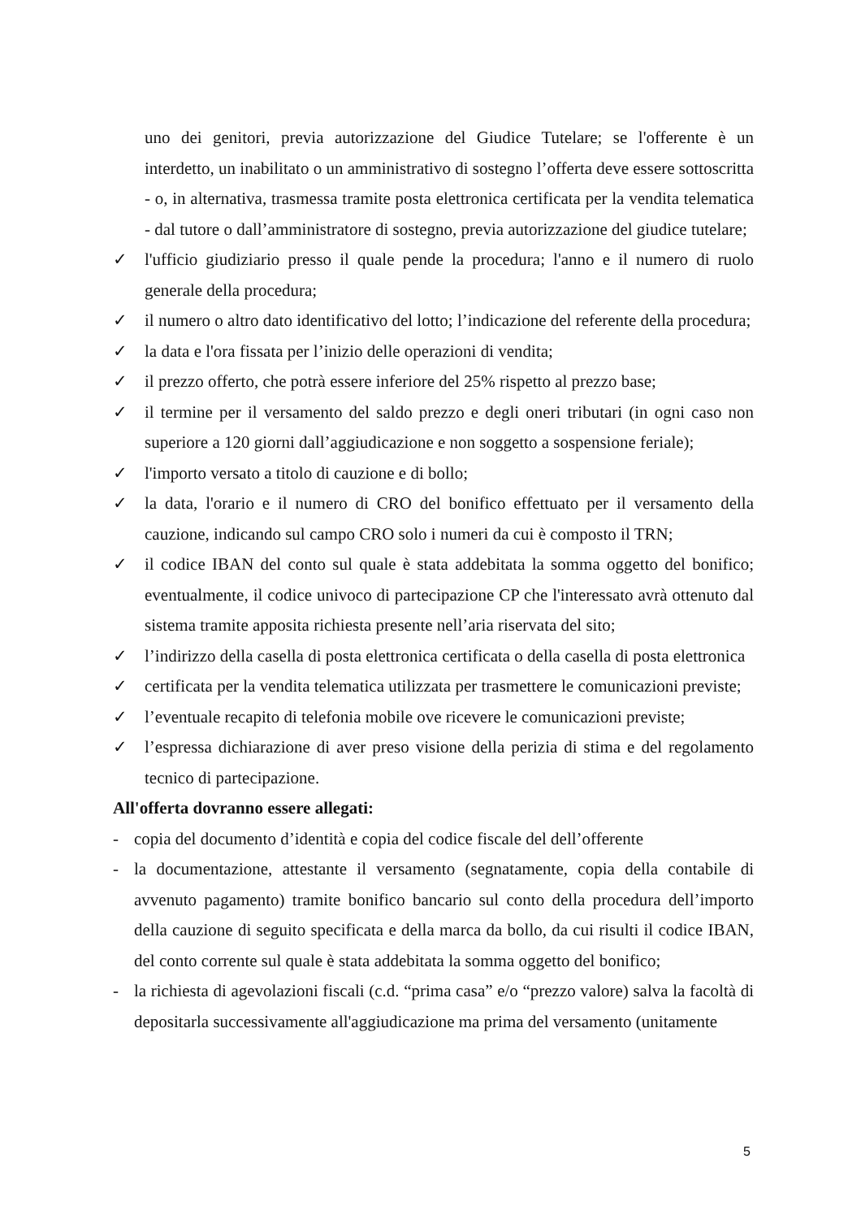uno dei genitori, previa autorizzazione del Giudice Tutelare; se l'offerente è un interdetto, un inabilitato o un amministrativo di sostegno l’offerta deve essere sottoscritta - o, in alternativa, trasmessa tramite posta elettronica certificata per la vendita telematica - dal tutore o dall’amministratore di sostegno, previa autorizzazione del giudice tutelare;
✓ l'ufficio giudiziario presso il quale pende la procedura; l'anno e il numero di ruolo generale della procedura;
✓ il numero o altro dato identificativo del lotto; l’indicazione del referente della procedura;
✓ la data e l'ora fissata per l’inizio delle operazioni di vendita;
✓ il prezzo offerto, che potrà essere inferiore del 25% rispetto al prezzo base;
✓ il termine per il versamento del saldo prezzo e degli oneri tributari (in ogni caso non superiore a 120 giorni dall’aggiudicazione e non soggetto a sospensione feriale);
✓ l'importo versato a titolo di cauzione e di bollo;
✓ la data, l'orario e il numero di CRO del bonifico effettuato per il versamento della cauzione, indicando sul campo CRO solo i numeri da cui è composto il TRN;
✓ il codice IBAN del conto sul quale è stata addebitata la somma oggetto del bonifico; eventualmente, il codice univoco di partecipazione CP che l'interessato avrà ottenuto dal sistema tramite apposita richiesta presente nell’aria riservata del sito;
✓ l’indirizzo della casella di posta elettronica certificata o della casella di posta elettronica
✓ certificata per la vendita telematica utilizzata per trasmettere le comunicazioni previste;
✓ l’eventuale recapito di telefonia mobile ove ricevere le comunicazioni previste;
✓ l’espressa dichiarazione di aver preso visione della perizia di stima e del regolamento tecnico di partecipazione.
All'offerta dovranno essere allegati:
- copia del documento d’identità e copia del codice fiscale del dell’offerente
- la documentazione, attestante il versamento (segnatamente, copia della contabile di avvenuto pagamento) tramite bonifico bancario sul conto della procedura dell’importo della cauzione di seguito specificata e della marca da bollo, da cui risulti il codice IBAN, del conto corrente sul quale è stata addebitata la somma oggetto del bonifico;
- la richiesta di agevolazioni fiscali (c.d. “prima casa” e/o “prezzo valore) salva la facoltà di depositarla successivamente all'aggiudicazione ma prima del versamento (unitamente
5